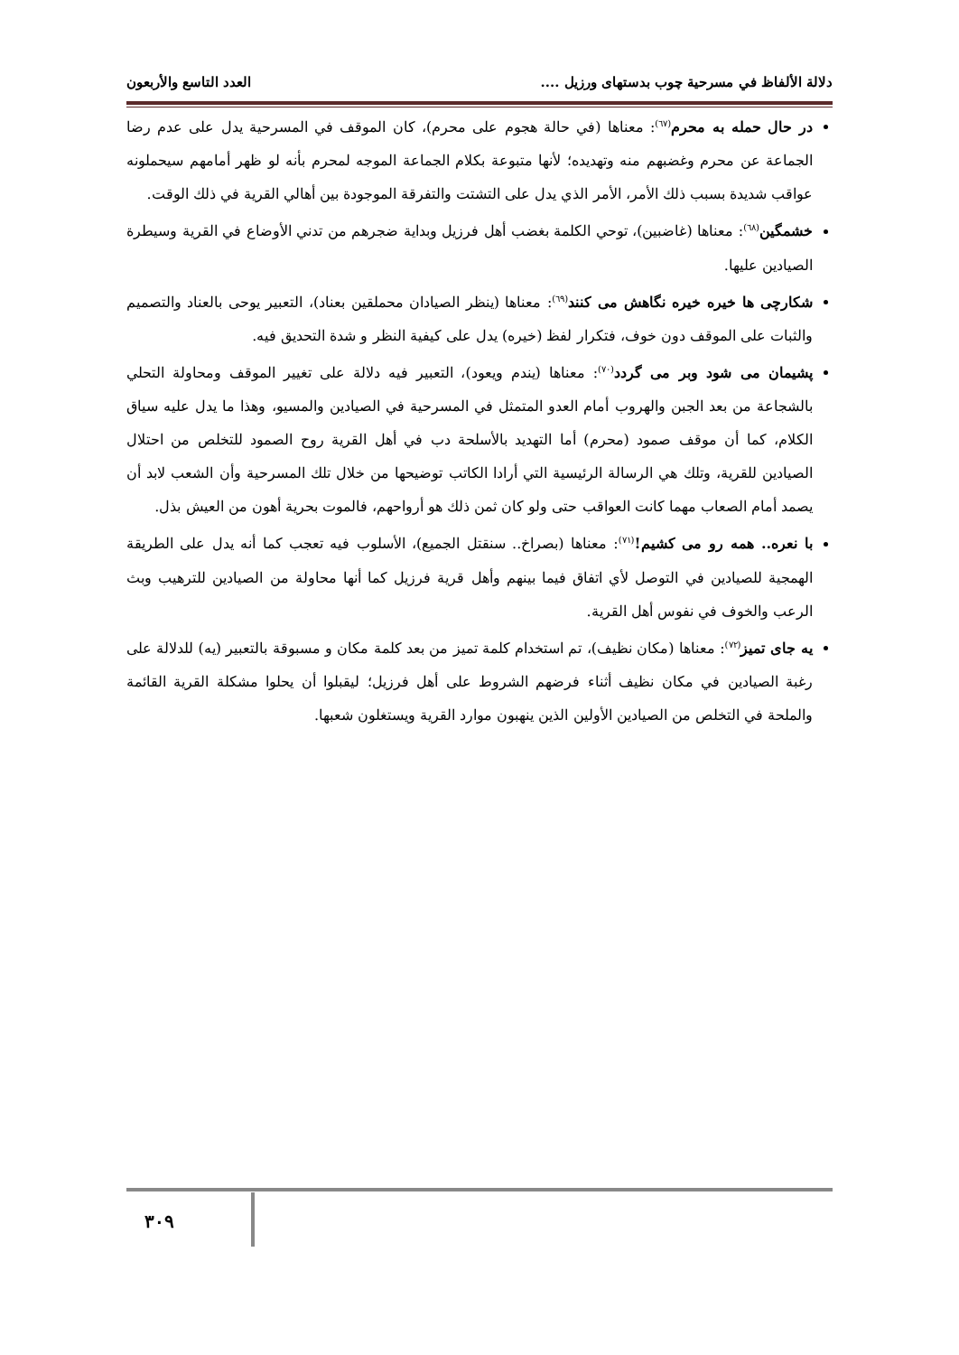دلالة الألفاظ في مسرحية چوب بدستهای ورزيل .... العدد التاسع والأربعون
در حال حمله به محرم<sup>(٦٧)</sup>: معناها (في حالة هجوم على محرم)، كان الموقف في المسرحية يدل على عدم رضا الجماعة عن محرم وغضبهم منه وتهديده؛ لأنها متبوعة بكلام الجماعة الموجه لمحرم بأنه لو ظهر أمامهم سيحملونه عواقب شديدة بسبب ذلك الأمر، الأمر الذي يدل على التشتت والتفرقة الموجودة بين أهالي القرية في ذلك الوقت.
خشمگين<sup>(٦٨)</sup>: معناها (غاضبين)، توحي الكلمة بغضب أهل فرزيل وبداية ضجرهم من تدني الأوضاع في القرية وسيطرة الصيادين عليها.
شكارچی ها خيره خيره نگاهش می كنند<sup>(٦٩)</sup>: معناها (ينظر الصيادان محملقين بعناد)، التعبير يوحى بالعناد والتصميم والثبات على الموقف دون خوف، فتكرار لفظ (خيره) يدل على كيفية النظر و شدة التحديق فيه.
پشيمان می شود وبر می گردد<sup>(٧٠)</sup>: معناها (يندم ويعود)، التعبير فيه دلالة على تغيير الموقف ومحاولة التحلي بالشجاعة من بعد الجبن والهروب أمام العدو المتمثل في المسرحية في الصيادين والمسيو، وهذا ما يدل عليه سياق الكلام، كما أن موقف صمود (محرم) أما التهديد بالأسلحة دب في أهل القرية روح الصمود للتخلص من احتلال الصيادين للقرية، وتلك هي الرسالة الرئيسية التي أرادا الكاتب توضيحها من خلال تلك المسرحية وأن الشعب لابد أن يصمد أمام الصعاب مهما كانت العواقب حتى ولو كان ثمن ذلك هو أرواحهم، فالموت بحرية أهون من العيش بذل.
با نعره.. همه رو می كشيم!<sup>(٧١)</sup>: معناها (بصراخ.. سنقتل الجميع)، الأسلوب فيه تعجب كما أنه يدل على الطريقة الهمجية للصيادين في التوصل لأي اتفاق فيما بينهم وأهل قرية فرزيل كما أنها محاولة من الصيادين للترهيب وبث الرعب والخوف في نفوس أهل القرية.
يه جای تميز<sup>(٧٢)</sup>: معناها (مكان نظيف)، تم استخدام كلمة تميز من بعد كلمة مكان و مسبوقة بالتعبير (يه) للدلالة على رغبة الصيادين في مكان نظيف أثناء فرضهم الشروط على أهل فرزيل؛ ليقبلوا أن يحلوا مشكلة القرية القائمة والملحة في التخلص من الصيادين الأولين الذين ينهبون موارد القرية ويستغلون شعبها.
٣٠٩